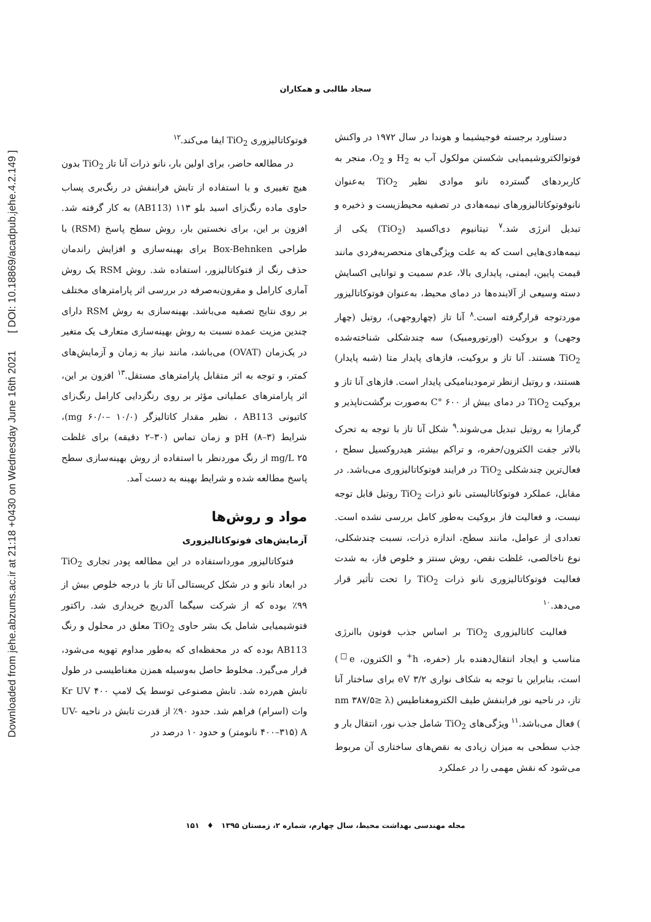Downloaded from jehe.abzums.ac.ir at 21:18 +0430 on Wednesday June 16th 2021 [ DOI: 10.18869/acadpub.jehe.4.2.149 ]
سجاد طالبی و همکاران
دستاورد برجسته فوجیشیما و هوندا در سال ۱۹۷۲ در واکنش فوتوالکتروشیمیایی شکستن مولکول آب به H<sub>2</sub> و O<sub>2</sub>، منجر به کاربردهای گسترده نانو موادی نظیر TiO<sub>2</sub> به‌عنوان نانوفوتوکاتالیزورهای نیمه‌هادی در تصفیه محیط‌زیست و ذخیره و تبدیل انرژی شد.<sup>۷</sup> تیتانیوم دی‌اکسید (TiO<sub>2</sub>) یکی از نیمه‌هادی‌هایی است که به علت ویژگی‌های منحصربه‌فردی مانند قیمت پایین، ایمنی، پایداری بالا، عدم سمیت و توانایی اکسایش دسته وسیعی از آلاینده‌ها در دمای محیط، به‌عنوان فوتوکاتالیزور موردتوجه قرارگرفته است.<sup>۸</sup> آنا تاز (چهاروجهی)، روتیل (چهار وجهی) و بروکیت (اورتورومبیک) سه چندشکلی شناخته‌شده TiO<sub>2</sub> هستند. آنا تاز و بروکیت، فازهای پایدار متا (شبه پایدار) هستند، و روتیل ازنظر ترمودینامیکی پایدار است. فازهای آنا تاز و بروکیت TiO<sub>2</sub> در دمای بیش از ۶۰۰ °C به‌صورت برگشت‌ناپذیر و گرمازا به روتیل تبدیل می‌شوند.<sup>۹</sup> شکل آنا تاز با توجه به تحرک بالاتر جفت الکترون/حفره، و تراکم بیشتر هیدروکسیل سطح ، فعال‌ترین چندشکلی TiO<sub>2</sub> در فرایند فوتوکاتالیزوری می‌باشد. در مقابل، عملکرد فوتوکاتالیستی نانو ذرات TiO<sub>2</sub> روتیل قابل توجه نیست، و فعالیت فاز بروکیت به‌طور کامل بررسی نشده است. تعدادی از عوامل، مانند سطح، اندازه ذرات، نسبت چندشکلی، نوع ناخالصی، غلظت نقص، روش سنتز و خلوص فاز، به شدت فعالیت فوتوکاتالیزوری نانو ذرات TiO<sub>2</sub> را تحت تأثیر قرار می‌دهد.<sup>۱۰</sup>
فعالیت کاتالیزوری TiO<sub>2</sub> بر اساس جذب فوتون باانرژی مناسب و ایجاد انتقال‌دهنده بار (حفره، h<sup>+</sup> و الکترون، e<sup>□</sup>) است، بنابراین با توجه به شکاف نواری ۳/۲ eV برای ساختار آنا تاز، در ناحیه نور فرابنفش طیف الکترومغناطیس (nm ۳۸۷/۵≥ λ ) فعال می‌باشد.<sup>۱۱</sup> ویژگی‌های TiO<sub>2</sub> شامل جذب نور، انتقال بار و جذب سطحی به میزان زیادی به نقص‌های ساختاری آن مربوط می‌شود که نقش مهمی را در عملکرد
فوتوکاتالیزوری TiO<sub>2</sub> ایفا می‌کند.<sup>۱۲</sup>
در مطالعه حاضر، برای اولین بار، نانو ذرات آنا تاز TiO<sub>2</sub> بدون هیچ تغییری و با استفاده از تابش فرابنفش در رنگ‌بری پساب حاوی ماده رنگ‌زای اسید بلو ۱۱۳ (AB113) به کار گرفته شد. افزون بر این، برای نخستین بار، روش سطح پاسخ (RSM) با طراحی Box-Behnken برای بهینه‌سازی و افزایش راندمان حذف رنگ از فتوکاتالیزور، استفاده شد. روش RSM یک روش آماری کارامل و مقرون‌به‌صرفه در بررسی اثر پارامترهای مختلف بر روی نتایج تصفیه می‌باشد. بهینه‌سازی به روش RSM دارای چندین مزیت عمده نسبت به روش بهینه‌سازی متعارف یک متغیر در یک‌زمان (OVAT) می‌باشد، مانند نیاز به زمان و آزمایش‌های کمتر، و توجه به اثر متقابل پارامترهای مستقل.<sup>۱۳</sup> افزون بر این، اثر پارامترهای عملیاتی مؤثر بر روی رنگزدایی کارامل رنگ‌زای کاتیونی AB113 ، نظیر مقدار کاتالیزگر (mg ۶۰/۰– ۱۰/۰)، شرایط pH (۸–۳) و زمان تماس (۳۰–۲ دقیقه) برای غلظت mg/L ۲۵ از رنگ موردنظر با استفاده از روش بهینه‌سازی سطح پاسخ مطالعه شده و شرایط بهینه به دست آمد.
مواد و روش‌ها
آزمایش‌های فوتوکاتالیزوری
فتوکاتالیزور مورداستفاده در این مطالعه پودر تجاری TiO<sub>2</sub> در ابعاد نانو و در شکل کریستالی آنا تاز با درجه خلوص بیش از ۹۹٪ بوده که از شرکت سیگما آلدریچ خریداری شد. راکتور فتوشیمیایی شامل یک بشر حاوی TiO<sub>2</sub> معلق در محلول و رنگ AB113 بوده که در محفظه‌ای که به‌طور مداوم تهویه می‌شود، قرار می‌گیرد. مخلوط حاصل به‌وسیله همزن مغناطیسی در طول تابش هم‌رده شد. تابش مصنوعی توسط یک لامپ Kr UV ۴۰۰ وات (اسرام) فراهم شد. حدود ۹۰٪ از قدرت تابش در ناحیه UV-A (۴۰۰–۳۱۵ نانومتر) و حدود ۱۰ درصد در
مجله مهندسی بهداشت محیط، سال چهارم، شماره ۲، زمستان ۱۳۹۵ ♦ ۱۵۱